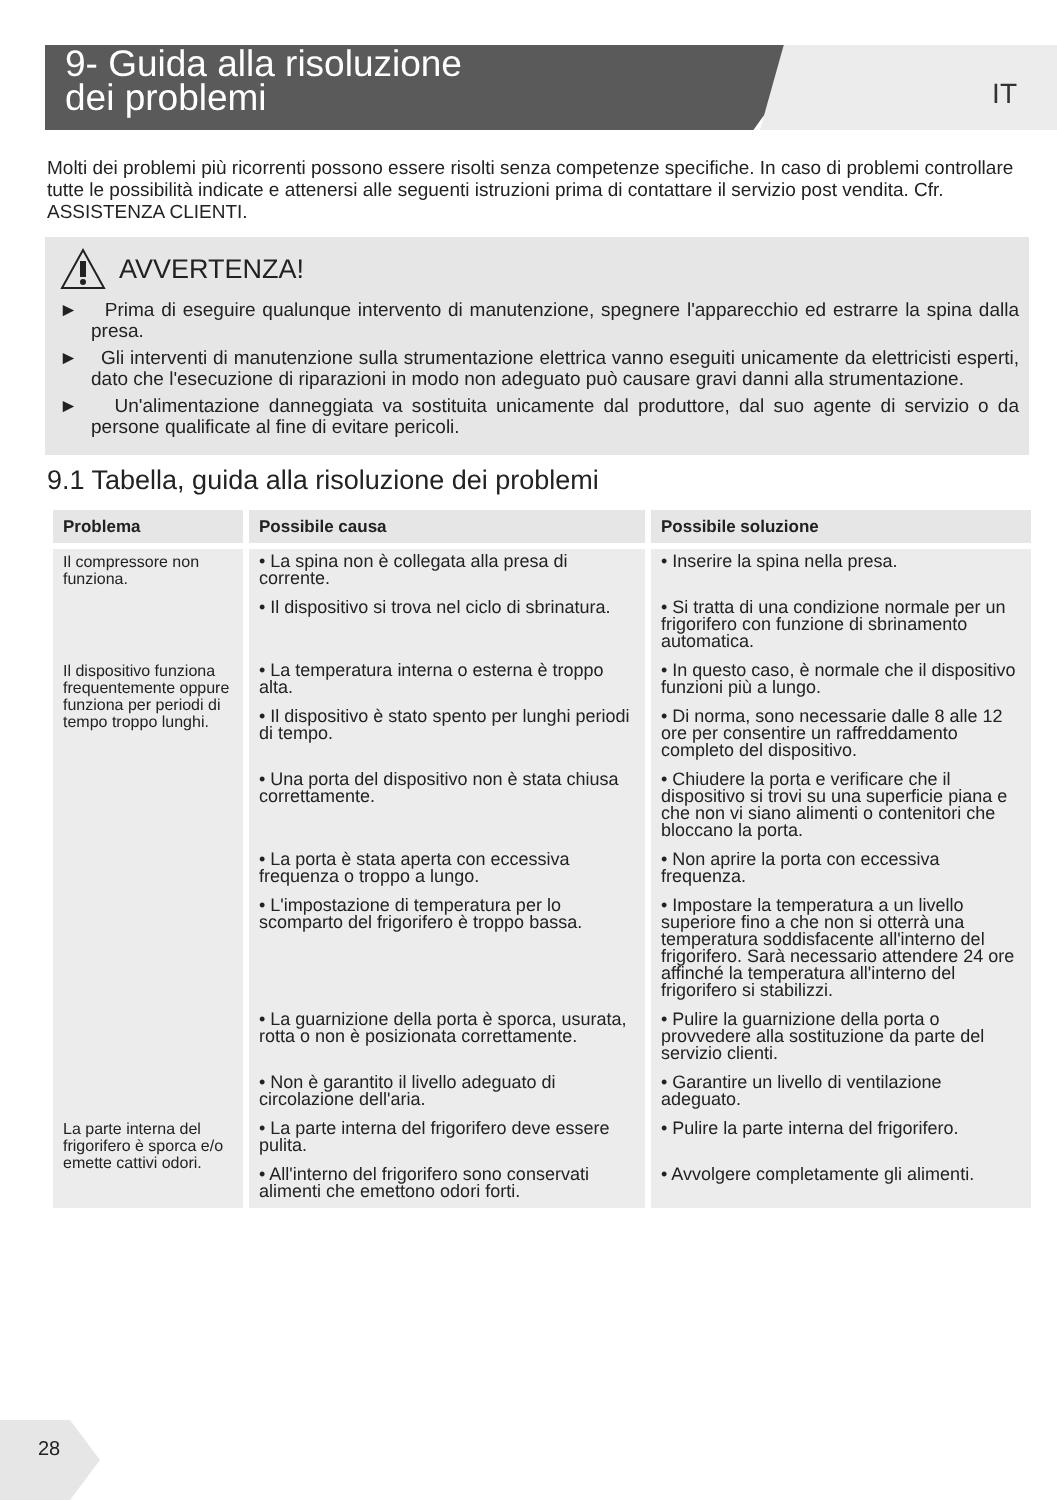9- Guida alla risoluzione
dei problemi IT
Molti dei problemi più ricorrenti possono essere risolti senza competenze specifiche. In caso di problemi controllare tutte le possibilità indicate e attenersi alle seguenti istruzioni prima di contattare il servizio post vendita. Cfr. ASSISTENZA CLIENTI.
AVVERTENZA!
► Prima di eseguire qualunque intervento di manutenzione, spegnere l'apparecchio ed estrarre la spina dalla presa.
► Gli interventi di manutenzione sulla strumentazione elettrica vanno eseguiti unicamente da elettricisti esperti, dato che l'esecuzione di riparazioni in modo non adeguato può causare gravi danni alla strumentazione.
► Un'alimentazione danneggiata va sostituita unicamente dal produttore, dal suo agente di servizio o da persone qualificate al fine di evitare pericoli.
9.1 Tabella, guida alla risoluzione dei problemi
| Problema | Possibile causa | Possibile soluzione |
| --- | --- | --- |
| Il compressore non funziona. | • La spina non è collegata alla presa di corrente. | • Inserire la spina nella presa. |
| | • Il dispositivo si trova nel ciclo di sbrinatura. | • Si tratta di una condizione normale per un frigorifero con funzione di sbrinamento automatica. |
| Il dispositivo funziona frequentemente oppure funziona per periodi di tempo troppo lunghi. | • La temperatura interna o esterna è troppo alta. | • In questo caso, è normale che il dispositivo funzioni più a lungo. |
| | • Il dispositivo è stato spento per lunghi periodi di tempo. | • Di norma, sono necessarie dalle 8 alle 12 ore per consentire un raffreddamento completo del dispositivo. |
| | • Una porta del dispositivo non è stata chiusa correttamente. | • Chiudere la porta e verificare che il dispositivo si trovi su una superficie piana e che non vi siano alimenti o contenitori che bloccano la porta. |
| | • La porta è stata aperta con eccessiva frequenza o troppo a lungo. | • Non aprire la porta con eccessiva frequenza. |
| | • L'impostazione di temperatura per lo scomparto del frigorifero è troppo bassa. | • Impostare la temperatura a un livello superiore fino a che non si otterrà una temperatura soddisfacente all'interno del frigorifero. Sarà necessario attendere 24 ore affinché la temperatura all'interno del frigorifero si stabilizzi. |
| | • La guarnizione della porta è sporca, usurata, rotta o non è posizionata correttamente. | • Pulire la guarnizione della porta o provvedere alla sostituzione da parte del servizio clienti. |
| | • Non è garantito il livello adeguato di circolazione dell'aria. | • Garantire un livello di ventilazione adeguato. |
| La parte interna del frigorifero è sporca e/o emette cattivi odori. | • La parte interna del frigorifero deve essere pulita. | • Pulire la parte interna del frigorifero. |
| | • All'interno del frigorifero sono conservati alimenti che emettono odori forti. | • Avvolgere completamente gli alimenti. |
28